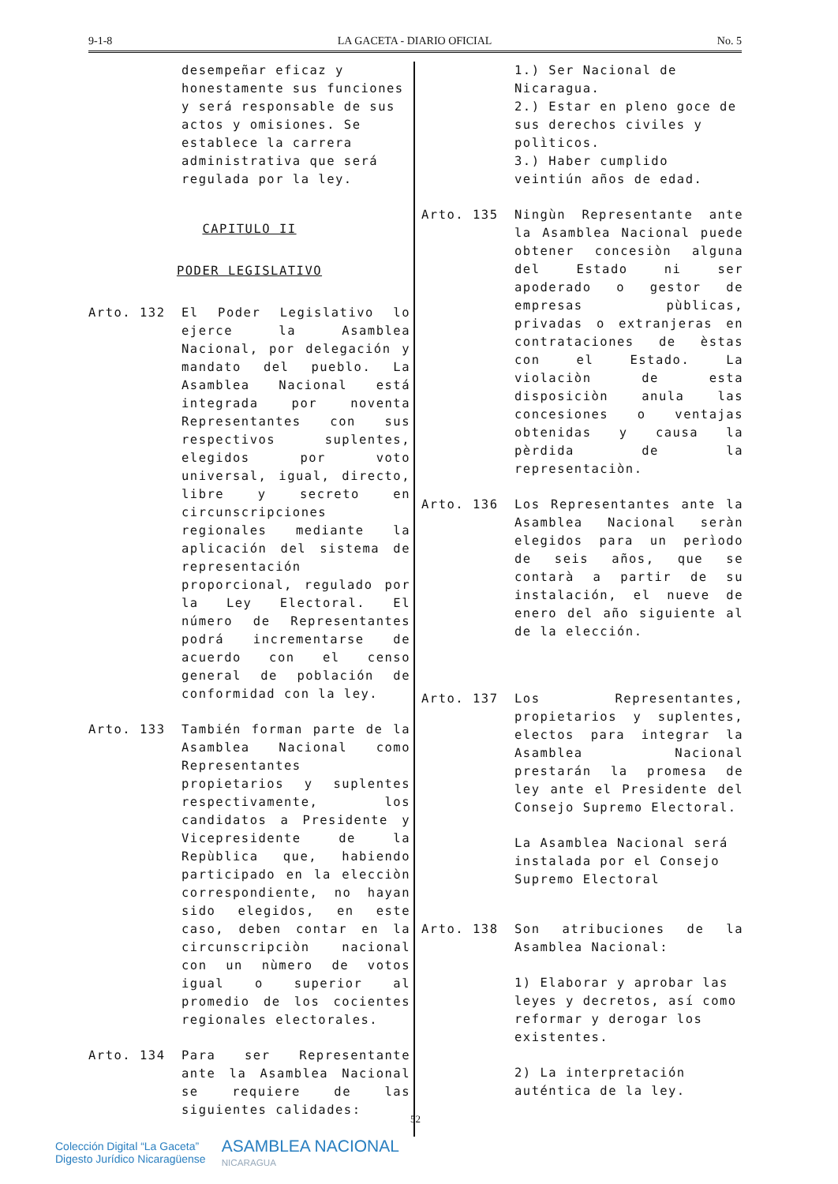9-1-8 LA GACETA - DIARIO OFICIAL No. 5
desempeñar eficaz y honestamente sus funciones y será responsable de sus actos y omisiones. Se establece la carrera administrativa que será regulada por la ley.
CAPITULO II
PODER LEGISLATIVO
Arto. 132 El Poder Legislativo lo ejerce la Asamblea Nacional, por delegación y mandato del pueblo. La Asamblea Nacional está integrada por noventa Representantes con sus respectivos suplentes, elegidos por voto universal, igual, directo, libre y secreto en circunscripciones regionales mediante la aplicación del sistema de representación proporcional, regulado por la Ley Electoral. El número de Representantes podrá incrementarse de acuerdo con el censo general de población de conformidad con la ley.
Arto. 133 También forman parte de la Asamblea Nacional como Representantes propietarios y suplentes respectivamente, los candidatos a Presidente y Vicepresidente de la Repùblica que, habiendo participado en la elecciòn correspondiente, no hayan sido elegidos, en este caso, deben contar en la circunscripciòn nacional con un nùmero de votos igual o superior al promedio de los cocientes regionales electorales.
Arto. 134 Para ser Representante ante la Asamblea Nacional se requiere de las siguientes calidades:
1.) Ser Nacional de Nicaragua.
2.) Estar en pleno goce de sus derechos civiles y polìticos.
3.) Haber cumplido veintiún años de edad.
Arto. 135 Ningùn Representante ante la Asamblea Nacional puede obtener concesiòn alguna del Estado ni ser apoderado o gestor de empresas pùblicas, privadas o extranjeras en contrataciones de èstas con el Estado. La violaciòn de esta disposiciòn anula las concesiones o ventajas obtenidas y causa la pèrdida de la representaciòn.
Arto. 136 Los Representantes ante la Asamblea Nacional seràn elegidos para un perìodo de seis años, que se contarà a partir de su instalación, el nueve de enero del año siguiente al de la elección.
Arto. 137 Los Representantes, propietarios y suplentes, electos para integrar la Asamblea Nacional prestarán la promesa de ley ante el Presidente del Consejo Supremo Electoral.
La Asamblea Nacional será instalada por el Consejo Supremo Electoral
Arto. 138 Son atribuciones de la Asamblea Nacional:
1) Elaborar y aprobar las leyes y decretos, así como reformar y derogar los existentes.
2) La interpretación auténtica de la ley.
52
Colección Digital “La Gaceta”
Digesto Jurídico Nicaragüense ASAMBLEA NACIONAL
NICARAGUA